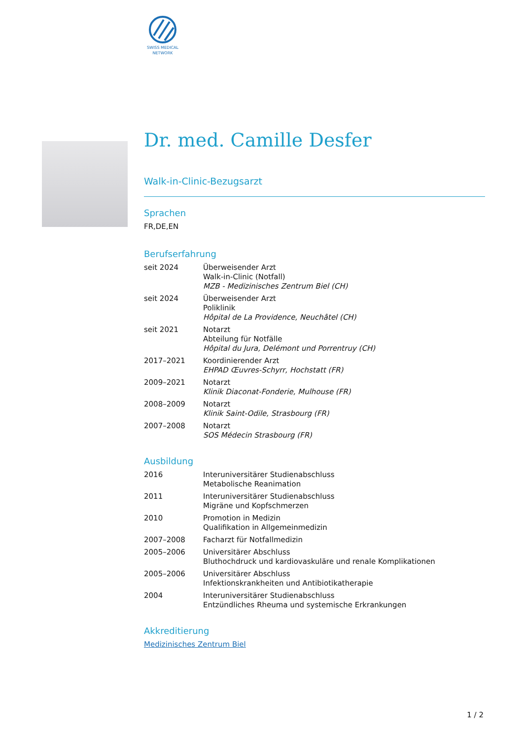SWISS MEDICAL
NETWORK
Dr. med. Camille Desfer
Walk-in-Clinic-Bezugsarzt
Sprachen
FR,DE,EN
Berufserfahrung
| seit 2024 | Überweisender Arzt Walk-in-Clinic (Notfall) MZB - Medizinisches Zentrum Biel (CH) |
| seit 2024 | Überweisender Arzt Poliklinik Hôpital de La Providence, Neuchâtel (CH) |
| seit 2021 | Notarzt Abteilung für Notfälle Hôpital du Jura, Delémont und Porrentruy (CH) |
| 2017–2021 | Koordinierender Arzt EHPAD Œuvres-Schyrr, Hochstatt (FR) |
| 2009–2021 | Notarzt Klinik Diaconat-Fonderie, Mulhouse (FR) |
| 2008–2009 | Notarzt Klinik Saint-Odile, Strasbourg (FR) |
| 2007–2008 | Notarzt SOS Médecin Strasbourg (FR) |
Ausbildung
| 2016 | Interuniversitärer Studienabschluss Metabolische Reanimation |
| 2011 | Interuniversitärer Studienabschluss Migräne und Kopfschmerzen |
| 2010 | Promotion in Medizin Qualifikation in Allgemeinmedizin |
| 2007–2008 | Facharzt für Notfallmedizin |
| 2005–2006 | Universitärer Abschluss Bluthochdruck und kardiovaskuläre und renale Komplikationen |
| 2005–2006 | Universitärer Abschluss Infektionskrankheiten und Antibiotikatherapie |
| 2004 | Interuniversitärer Studienabschluss Entzündliches Rheuma und systemische Erkrankungen |
Akkreditierung
Medizinisches Zentrum Biel
1 / 2